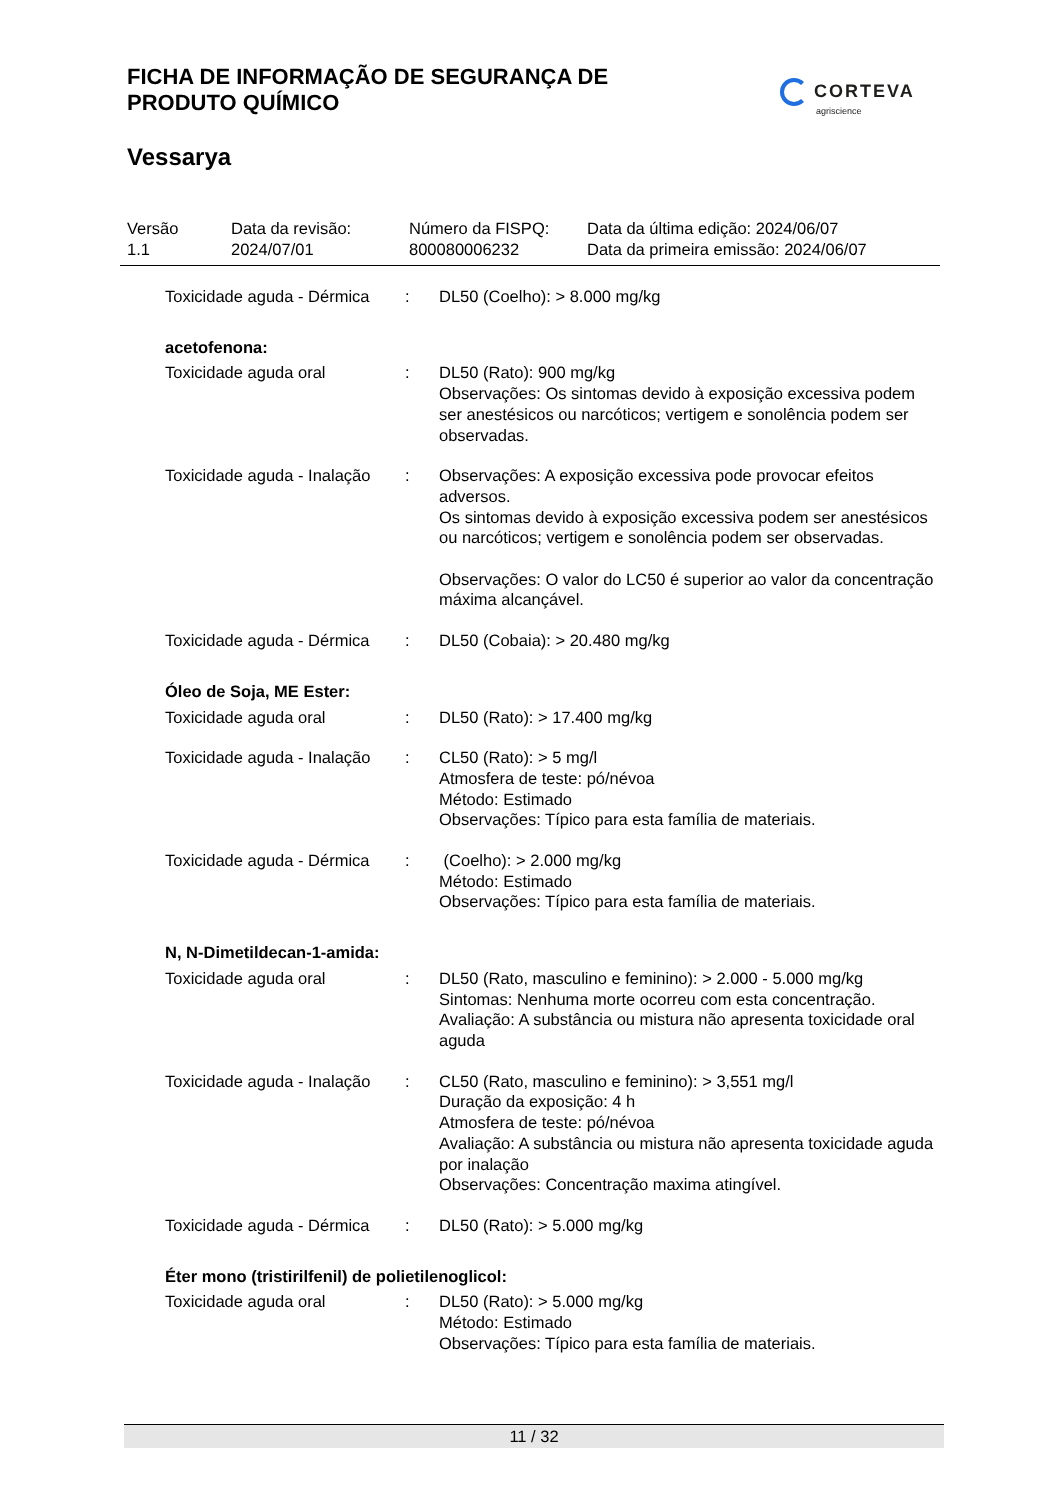FICHA DE INFORMAÇÃO DE SEGURANÇA DE
PRODUTO QUÍMICO
CORTEVA
agriscience
Vessarya
Versão
1.1
Data da revisão:
2024/07/01
Número da FISPQ:
800080006232
Data da última edição: 2024/06/07
Data da primeira emissão: 2024/06/07
Toxicidade aguda - Dérmica
: DL50 (Coelho): > 8.000 mg/kg
acetofenona:
Toxicidade aguda oral : DL50 (Rato): 900 mg/kg
Observações: Os sintomas devido à exposição excessiva podem ser anestésicos ou narcóticos; vertigem e sonolência podem ser observadas.
Toxicidade aguda - Inalação
: Observações: A exposição excessiva pode provocar efeitos adversos.
Os sintomas devido à exposição excessiva podem ser anestésicos ou narcóticos; vertigem e sonolência podem ser observadas.
Observações: O valor do LC50 é superior ao valor da concentração máxima alcançável.
Toxicidade aguda - Dérmica
: DL50 (Cobaia): > 20.480 mg/kg
Óleo de Soja, ME Ester:
Toxicidade aguda oral : DL50 (Rato): > 17.400 mg/kg
Toxicidade aguda - Inalação
: CL50 (Rato): > 5 mg/l
Atmosfera de teste: pó/névoa
Método: Estimado
Observações: Típico para esta família de materiais.
Toxicidade aguda - Dérmica
: (Coelho): > 2.000 mg/kg
Método: Estimado
Observações: Típico para esta família de materiais.
N, N-Dimetildecan-1-amida:
Toxicidade aguda oral : DL50 (Rato, masculino e feminino): > 2.000 - 5.000 mg/kg
Sintomas: Nenhuma morte ocorreu com esta concentração.
Avaliação: A substância ou mistura não apresenta toxicidade oral aguda
Toxicidade aguda - Inalação
: CL50 (Rato, masculino e feminino): > 3,551 mg/l
Duração da exposição: 4 h
Atmosfera de teste: pó/névoa
Avaliação: A substância ou mistura não apresenta toxicidade aguda por inalação
Observações: Concentração maxima atingível.
Toxicidade aguda - Dérmica
: DL50 (Rato): > 5.000 mg/kg
Éter mono (tristirilfenil) de polietilenoglicol:
Toxicidade aguda oral : DL50 (Rato): > 5.000 mg/kg
Método: Estimado
Observações: Típico para esta família de materiais.
11 / 32